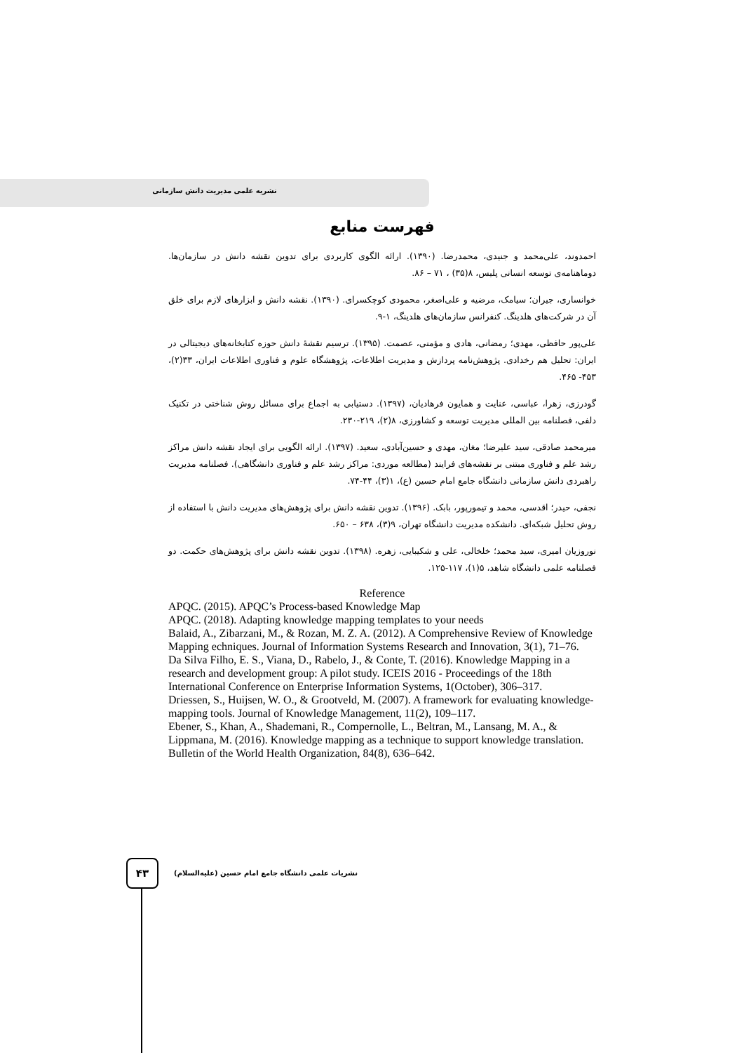نشریه علمی مدیریت دانش سازمانی
فهرست منابع
احمدوند، علی‌محمد و جنیدی، محمدرضا. (۱۳۹۰). ارائه الگوی کاربردی برای تدوین نقشه دانش در سازمان‌ها. دوماهنامه‌ی توسعه انسانی پلیس، ۸(۳۵) ، ۷۱ – ۸۶.
خوانساری، جیران؛ سیامک، مرضیه و علی‌اصغر، محمودی کوچکسرای. (۱۳۹۰). نقشه دانش و ابزارهای لازم برای خلق آن در شرکت‌های هلدینگ. کنفرانس سازمان‌های هلدینگ، ۱-۹.
علی‌پور حافظی، مهدی؛ رمضانی، هادی و مؤمنی، عصمت. (۱۳۹۵). ترسیم نقشهٔ دانش حوزه کتابخانه‌های دیجیتالی در ایران: تحلیل هم رخدادی. پژوهش‌نامه پردازش و مدیریت اطلاعات، پژوهشگاه علوم و فناوری اطلاعات ایران، ۳۳(۲)، ۴۵۳- ۴۶۵.
گودرزی، زهرا، عباسی، عنایت و همایون فرهادیان، (۱۳۹۷). دستیابی به اجماع برای مسائل روش شناختی در تکنیک دلفی، فصلنامه بین المللی مدیریت توسعه و کشاورزی، ۸(۲)، ۲۱۹-۲۳۰.
میرمحمد صادقی، سید علیرضا؛ مغان، مهدی و حسین‌آبادی، سعید. (۱۳۹۷). ارائه الگویی برای ایجاد نقشه دانش مراکز رشد علم و فناوری مبتنی بر نقشه‌های فرایند (مطالعه موردی: مراکز رشد علم و فناوری دانشگاهی). فصلنامه مدیریت راهبردی دانش سازمانی دانشگاه جامع امام حسین (ع)، ۱(۳)، ۴۴-۷۴.
نجفی، حیدر؛ اقدسی، محمد و تیمورپور، بابک. (۱۳۹۶). تدوین نقشه دانش برای پژوهش‌های مدیریت دانش با استفاده از روش تحلیل شبکه‌ای. دانشکده مدیریت دانشگاه تهران، ۹(۳)، ۶۳۸ – ۶۵۰.
نوروزیان امیری، سید محمد؛ خلخالی، علی و شکیبایی، زهره. (۱۳۹۸). تدوین نقشه دانش برای پژوهش‌های حکمت. دو فصلنامه علمی دانشگاه شاهد، ۵(۱)، ۱۱۷-۱۲۵.
Reference
APQC. (2015). APQC’s Process-based Knowledge Map
APQC. (2018). Adapting knowledge mapping templates to your needs
Balaid, A., Zibarzani, M., & Rozan, M. Z. A. (2012). A Comprehensive Review of Knowledge Mapping echniques. Journal of Information Systems Research and Innovation, 3(1), 71–76.
Da Silva Filho, E. S., Viana, D., Rabelo, J., & Conte, T. (2016). Knowledge Mapping in a research and development group: A pilot study. ICEIS 2016 - Proceedings of the 18th International Conference on Enterprise Information Systems, 1(October), 306–317.
Driessen, S., Huijsen, W. O., & Grootveld, M. (2007). A framework for evaluating knowledge-mapping tools. Journal of Knowledge Management, 11(2), 109–117.
Ebener, S., Khan, A., Shademani, R., Compernolle, L., Beltran, M., Lansang, M. A., & Lippmana, M. (2016). Knowledge mapping as a technique to support knowledge translation. Bulletin of the World Health Organization, 84(8), 636–642.
۴۳
نشریات علمی دانشگاه جامع امام حسین (علیه‌السلام)